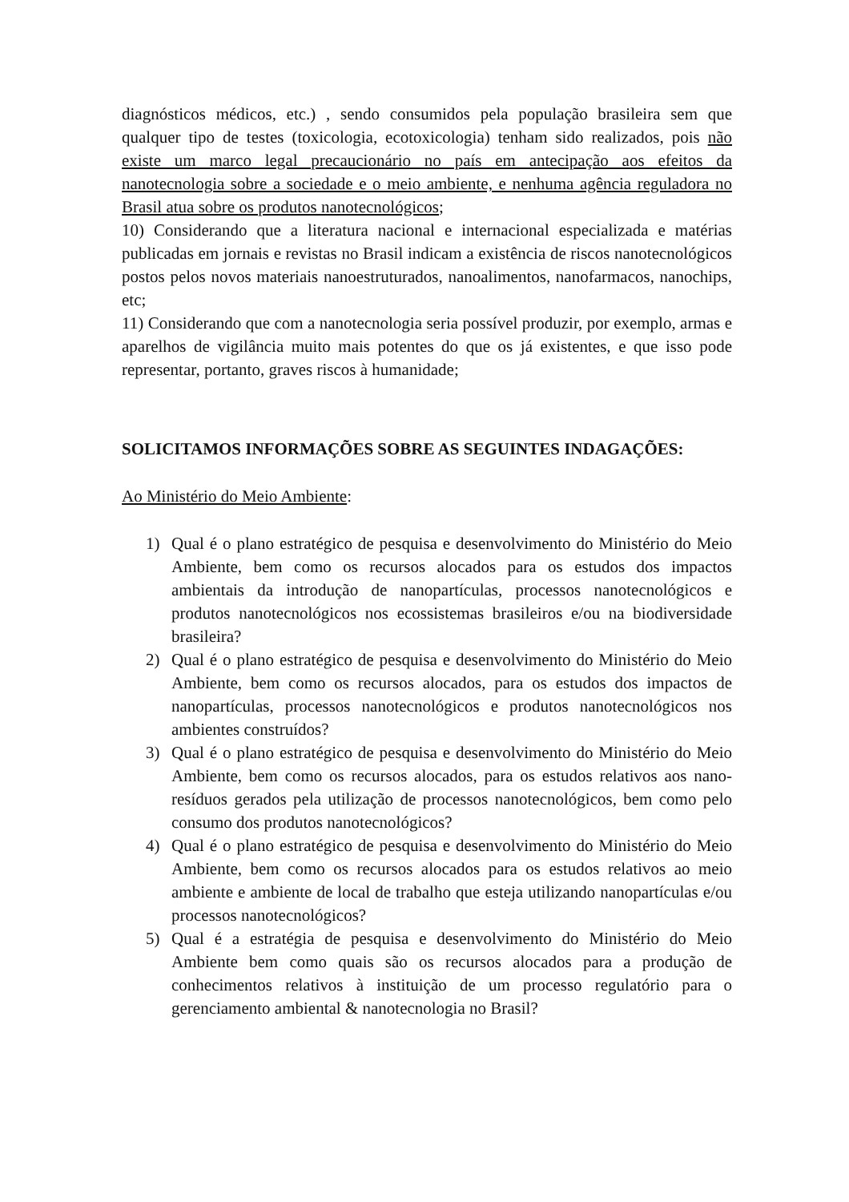diagnósticos médicos, etc.) , sendo consumidos pela população brasileira sem que qualquer tipo de testes (toxicologia, ecotoxicologia) tenham sido realizados, pois não existe um marco legal precaucionário no país em antecipação aos efeitos da nanotecnologia sobre a sociedade e o meio ambiente, e nenhuma agência reguladora no Brasil atua sobre os produtos nanotecnológicos;
10) Considerando que a literatura nacional e internacional especializada e matérias publicadas em jornais e revistas no Brasil indicam a existência de riscos nanotecnológicos postos pelos novos materiais nanoestruturados, nanoalimentos, nanofarmacos, nanochips, etc;
11) Considerando que com a nanotecnologia seria possível produzir, por exemplo, armas e aparelhos de vigilância muito mais potentes do que os já existentes, e que isso pode representar, portanto, graves riscos à humanidade;
SOLICITAMOS INFORMAÇÕES SOBRE AS SEGUINTES INDAGAÇÕES:
Ao Ministério do Meio Ambiente:
1) Qual é o plano estratégico de pesquisa e desenvolvimento do Ministério do Meio Ambiente, bem como os recursos alocados para os estudos dos impactos ambientais da introdução de nanopartículas, processos nanotecnológicos e produtos nanotecnológicos nos ecossistemas brasileiros e/ou na biodiversidade brasileira?
2) Qual é o plano estratégico de pesquisa e desenvolvimento do Ministério do Meio Ambiente, bem como os recursos alocados, para os estudos dos impactos de nanopartículas, processos nanotecnológicos e produtos nanotecnológicos nos ambientes construídos?
3) Qual é o plano estratégico de pesquisa e desenvolvimento do Ministério do Meio Ambiente, bem como os recursos alocados, para os estudos relativos aos nano-resíduos gerados pela utilização de processos nanotecnológicos, bem como pelo consumo dos produtos nanotecnológicos?
4) Qual é o plano estratégico de pesquisa e desenvolvimento do Ministério do Meio Ambiente, bem como os recursos alocados para os estudos relativos ao meio ambiente e ambiente de local de trabalho que esteja utilizando nanopartículas e/ou processos nanotecnológicos?
5) Qual é a estratégia de pesquisa e desenvolvimento do Ministério do Meio Ambiente bem como quais são os recursos alocados para a produção de conhecimentos relativos à instituição de um processo regulatório para o gerenciamento ambiental & nanotecnologia no Brasil?